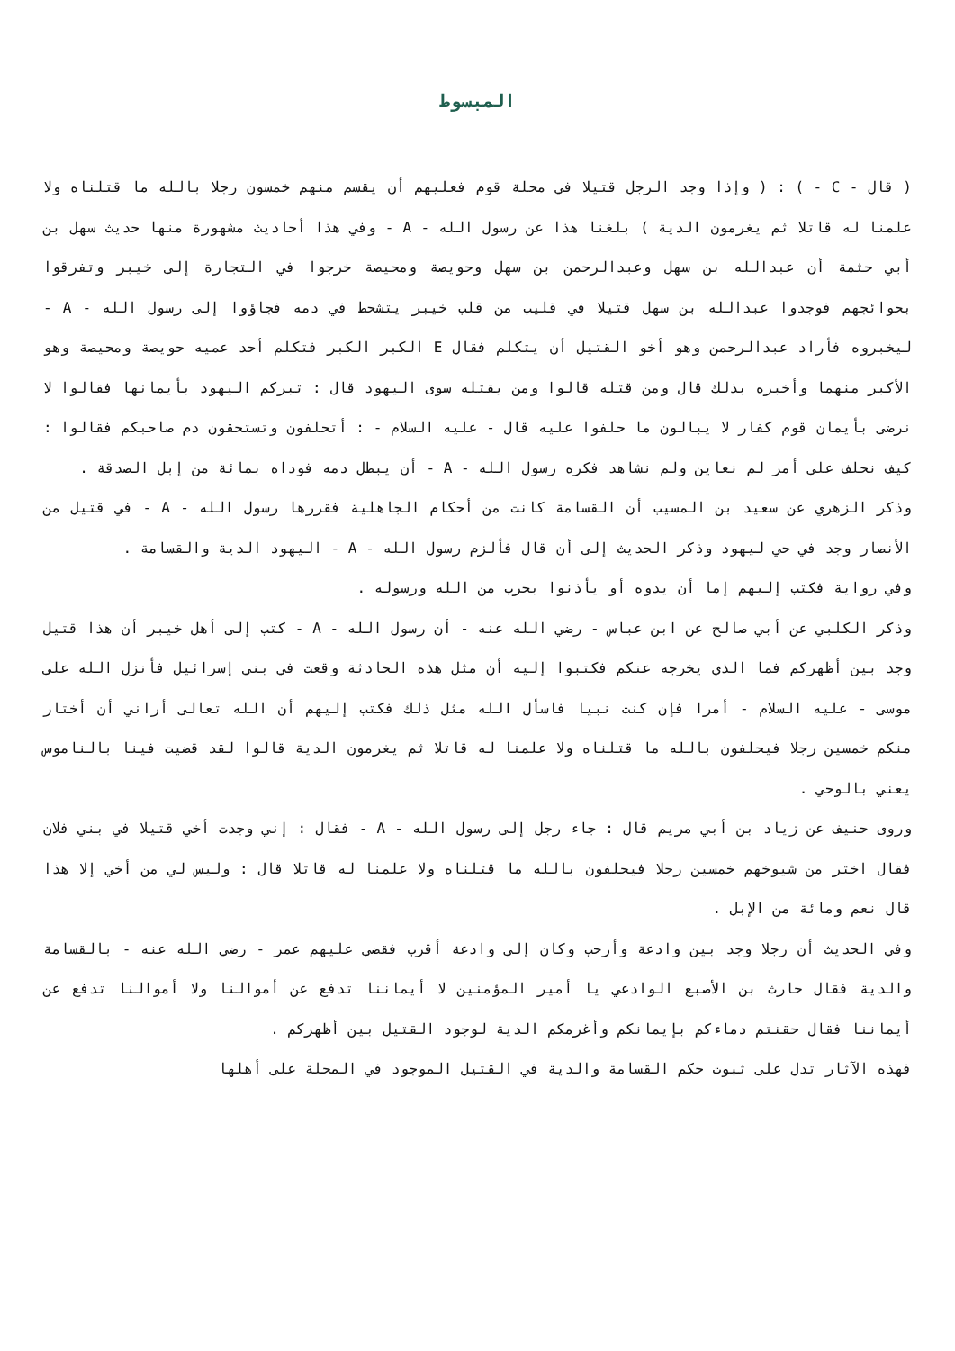المبسوط
( قال - C - ) : ( وإذا وجد الرجل قتيلا في محلة قوم فعليهم أن يقسم منهم خمسون رجلا بالله ما قتلناه ولا علمنا له قاتلا ثم يغرمون الدية ) بلغنا هذا عن رسول الله - A - وفي هذا أحاديث مشهورة منها حديث سهل بن أبي حثمة أن عبدالله بن سهل وعبدالرحمن بن سهل وحويصة ومحيصة خرجوا في التجارة إلى خيبر وتفرقوا بحوائجهم فوجدوا عبدالله بن سهل قتيلا في قليب من قلب خيبر يتشحط في دمه فجاؤوا إلى رسول الله - A - ليخبروه فأراد عبدالرحمن وهو أخو القتيل أن يتكلم فقال E الكبر الكبر فتكلم أحد عميه حويصة ومحيصة وهو الأكبر منهما وأخبره بذلك قال ومن قتله قالوا ومن يقتله سوى اليهود قال : تبركم اليهود بأيمانها فقالوا لا نرضى بأيمان قوم كفار لا يبالون ما حلفوا عليه قال - عليه السلام - : أتحلفون وتستحقون دم صاحبكم فقالوا : كيف نحلف على أمر لم نعاين ولم نشاهد فكره رسول الله - A - أن يبطل دمه فوداه بمائة من إبل الصدقة .
وذكر الزهري عن سعيد بن المسيب أن القسامة كانت من أحكام الجاهلية فقررها رسول الله - A - في قتيل من الأنصار وجد في حي ليهود وذكر الحديث إلى أن قال فألزم رسول الله - A - اليهود الدية والقسامة .
وفي رواية فكتب إليهم إما أن يدوه أو يأذنوا بحرب من الله ورسوله .
وذكر الكلبي عن أبي صالح عن ابن عباس - رضي الله عنه - أن رسول الله - A - كتب إلى أهل خيبر أن هذا قتيل وجد بين أظهركم فما الذي يخرجه عنكم فكتبوا إليه أن مثل هذه الحادثة وقعت في بني إسرائيل فأنزل الله على موسى - عليه السلام - أمرا فإن كنت نبيا فاسأل الله مثل ذلك فكتب إليهم أن الله تعالى أراني أن أختار منكم خمسين رجلا فيحلفون بالله ما قتلناه ولا علمنا له قاتلا ثم يغرمون الدية قالوا لقد قضيت فينا بالناموس يعني بالوحي .
وروى حنيف عن زياد بن أبي مريم قال : جاء رجل إلى رسول الله - A - فقال : إني وجدت أخي قتيلا في بني فلان فقال اختر من شيوخهم خمسين رجلا فيحلفون بالله ما قتلناه ولا علمنا له قاتلا قال : وليس لي من أخي إلا هذا قال نعم ومائة من الإبل .
وفي الحديث أن رجلا وجد بين وادعة وأرحب وكان إلى وادعة أقرب فقضى عليهم عمر - رضي الله عنه - بالقسامة والدية فقال حارث بن الأصبع الوادعي يا أمير المؤمنين لا أيماننا تدفع عن أموالنا ولا أموالنا تدفع عن أيماننا فقال حقنتم دماءكم بإيمانكم وأغرمكم الدية لوجود القتيل بين أظهركم .
فهذه الآثار تدل على ثبوت حكم القسامة والدية في القتيل الموجود في المحلة على أهلها